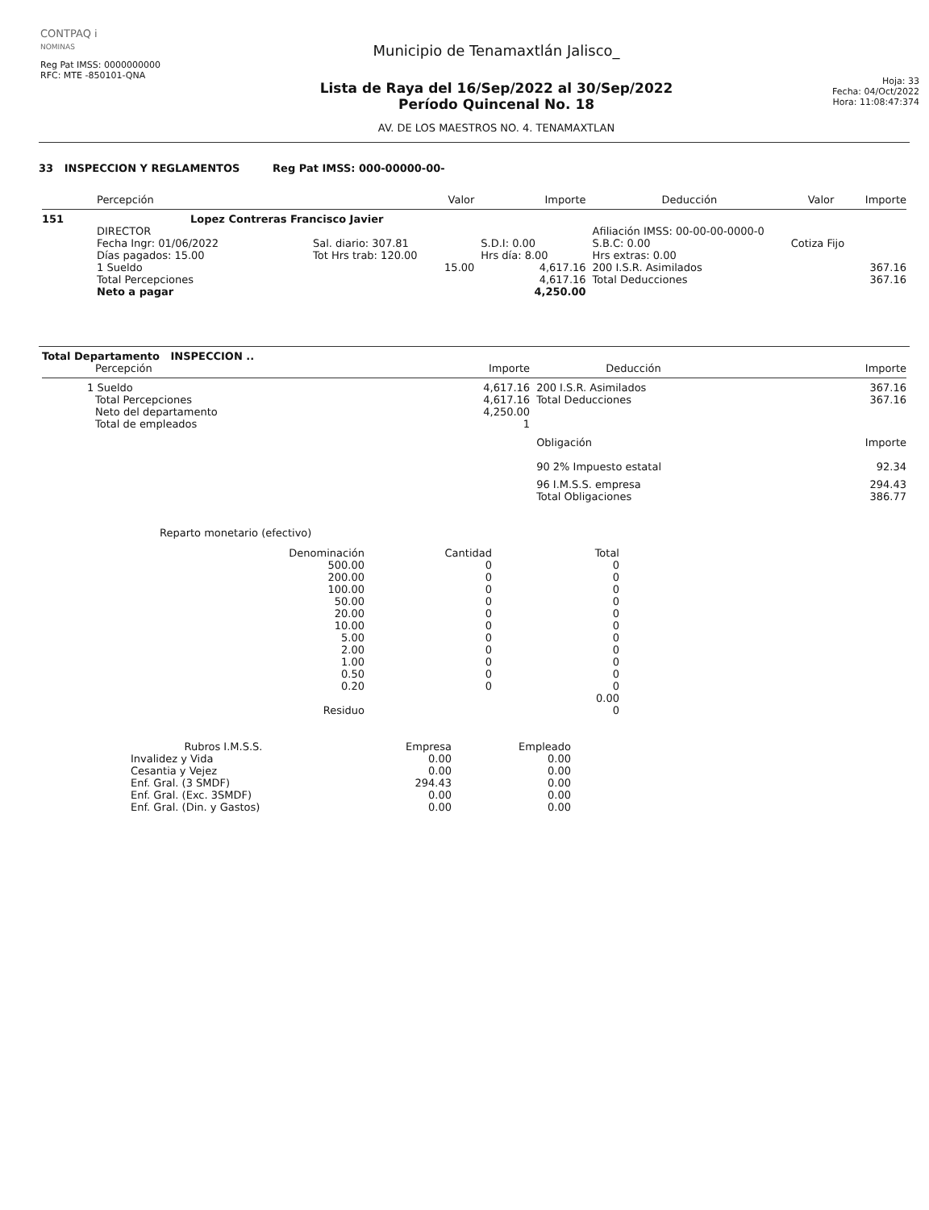CONTPAQ i
NOMINAS
Reg Pat IMSS: 0000000000
RFC: MTE -850101-QNA
Municipio de Tenamaxtlán Jalisco_
Lista de Raya del 16/Sep/2022 al 30/Sep/2022
Período Quincenal No. 18
AV. DE LOS MAESTROS NO. 4. TENAMAXTLAN
Hoja: 33
Fecha: 04/Oct/2022
Hora: 11:08:47:374
33 INSPECCION Y REGLAMENTOS Reg Pat IMSS: 000-00000-00-
| | Percepción | Valor | Importe | Deducción | Valor | Importe |
| --- | --- | --- | --- | --- | --- | --- |
| 151 | Lopez Contreras Francisco Javier | | | | | |
| | DIRECTOR | | | Afiliación IMSS: 00-00-00-0000-0 | | |
| | Fecha Ingr: 01/06/2022 | Sal. diario: 307.81 | S.D.I: 0.00 | S.B.C: 0.00 | Cotiza Fijo | |
| | Días pagados: 15.00 | Tot Hrs trab: 120.00 | Hrs día: 8.00 | Hrs extras: 0.00 | | |
| | 1 Sueldo | 15.00 | 4,617.16 | 200 I.S.R. Asimilados | | 367.16 |
| | Total Percepciones | | 4,617.16 | Total Deducciones | | 367.16 |
| | Neto a pagar | | 4,250.00 | | | |
| Total Departamento INSPECCION .. | | | |
| --- | --- | --- | --- |
| Percepción | Importe | Deducción | Importe |
| 1 Sueldo | 4,617.16 | 200 I.S.R. Asimilados | 367.16 |
| Total Percepciones | 4,617.16 | Total Deducciones | 367.16 |
| Neto del departamento | 4,250.00 | | |
| Total de empleados | 1 | | |
| | | Obligación | Importe |
| | | 90 2% Impuesto estatal | 92.34 |
| | | 96 I.M.S.S. empresa | 294.43 |
| | | Total Obligaciones | 386.77 |
Reparto monetario (efectivo)
| Denominación | Cantidad | Total |
| --- | --- | --- |
| 500.00 | 0 | 0 |
| 200.00 | 0 | 0 |
| 100.00 | 0 | 0 |
| 50.00 | 0 | 0 |
| 20.00 | 0 | 0 |
| 10.00 | 0 | 0 |
| 5.00 | 0 | 0 |
| 2.00 | 0 | 0 |
| 1.00 | 0 | 0 |
| 0.50 | 0 | 0 |
| 0.20 | 0 | 0 |
| | | 0.00 |
| Residuo | | 0 |
| Rubros I.M.S.S. | Empresa | Empleado |
| --- | --- | --- |
| Invalidez y Vida | 0.00 | 0.00 |
| Cesantia y Vejez | 0.00 | 0.00 |
| Enf. Gral. (3 SMDF) | 294.43 | 0.00 |
| Enf. Gral. (Exc. 3SMDF) | 0.00 | 0.00 |
| Enf. Gral. (Din. y Gastos) | 0.00 | 0.00 |